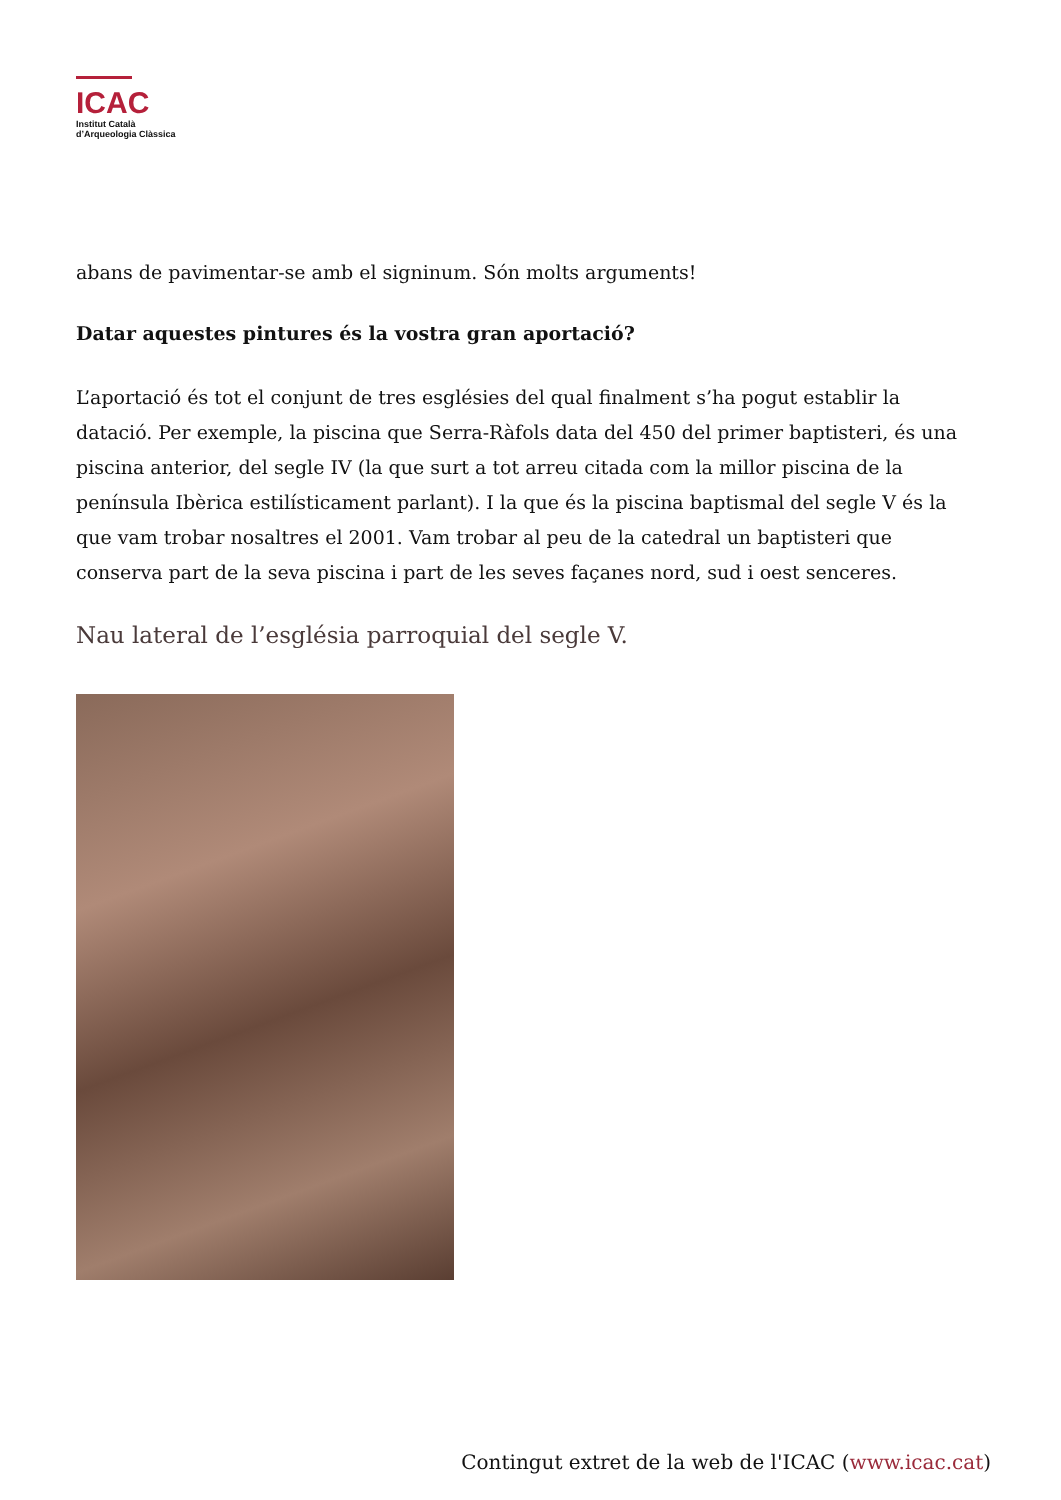ICAC
Institut Català
d’Arqueologia Clàssica
abans de pavimentar-se amb el signinum. Són molts arguments!
Datar aquestes pintures és la vostra gran aportació?
L’aportació és tot el conjunt de tres esglésies del qual finalment s’ha pogut establir la datació. Per exemple, la piscina que Serra-Ràfols data del 450 del primer baptisteri, és una piscina anterior, del segle IV (la que surt a tot arreu citada com la millor piscina de la península Ibèrica estilísticament parlant). I la que és la piscina baptismal del segle V és la que vam trobar nosaltres el 2001. Vam trobar al peu de la catedral un baptisteri que conserva part de la seva piscina i part de les seves façanes nord, sud i oest senceres.
Nau lateral de l’església parroquial del segle V.
Contingut extret de la web de l'ICAC (www.icac.cat)